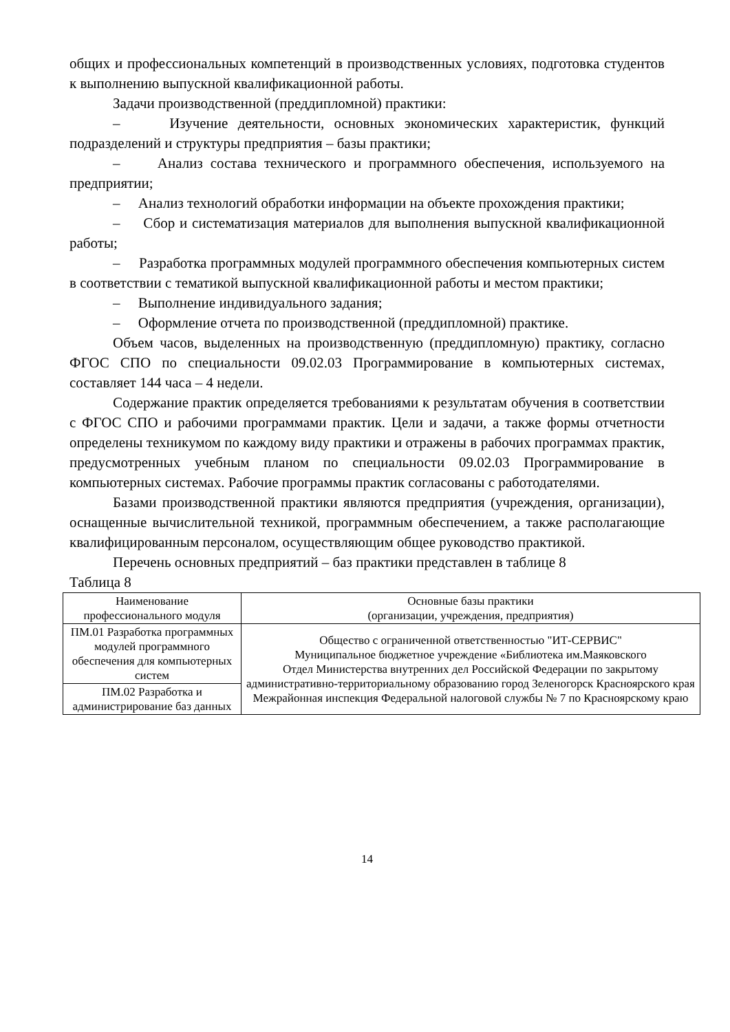общих и профессиональных компетенций в производственных условиях, подготовка студентов к выполнению выпускной квалификационной работы.
Задачи производственной (преддипломной) практики:
– Изучение деятельности, основных экономических характеристик, функций подразделений и структуры предприятия – базы практики;
– Анализ состава технического и программного обеспечения, используемого на предприятии;
– Анализ технологий обработки информации на объекте прохождения практики;
– Сбор и систематизация материалов для выполнения выпускной квалификационной работы;
– Разработка программных модулей программного обеспечения компьютерных систем в соответствии с тематикой выпускной квалификационной работы и местом практики;
– Выполнение индивидуального задания;
– Оформление отчета по производственной (преддипломной) практике.
Объем часов, выделенных на производственную (преддипломную) практику, согласно ФГОС СПО по специальности 09.02.03 Программирование в компьютерных системах, составляет 144 часа – 4 недели.
Содержание практик определяется требованиями к результатам обучения в соответствии с ФГОС СПО и рабочими программами практик. Цели и задачи, а также формы отчетности определены техникумом по каждому виду практики и отражены в рабочих программах практик, предусмотренных учебным планом по специальности 09.02.03 Программирование в компьютерных системах. Рабочие программы практик согласованы с работодателями.
Базами производственной практики являются предприятия (учреждения, организации), оснащенные вычислительной техникой, программным обеспечением, а также располагающие квалифицированным персоналом, осуществляющим общее руководство практикой.
Перечень основных предприятий – баз практики представлен в таблице 8
Таблица 8
| Наименование профессионального модуля | Основные базы практики (организации, учреждения, предприятия) |
| ПМ.01 Разработка программных модулей программного обеспечения для компьютерных систем | Общество с ограниченной ответственностью "ИТ-СЕРВИС" Муниципальное бюджетное учреждение «Библиотека им.Маяковского Отдел Министерства внутренних дел Российской Федерации по закрытому административно-территориальному образованию город Зеленогорск Красноярского края Межрайонная инспекция Федеральной налоговой службы № 7 по Красноярскому краю |
| ПМ.02 Разработка и администрирование баз данных | |
14